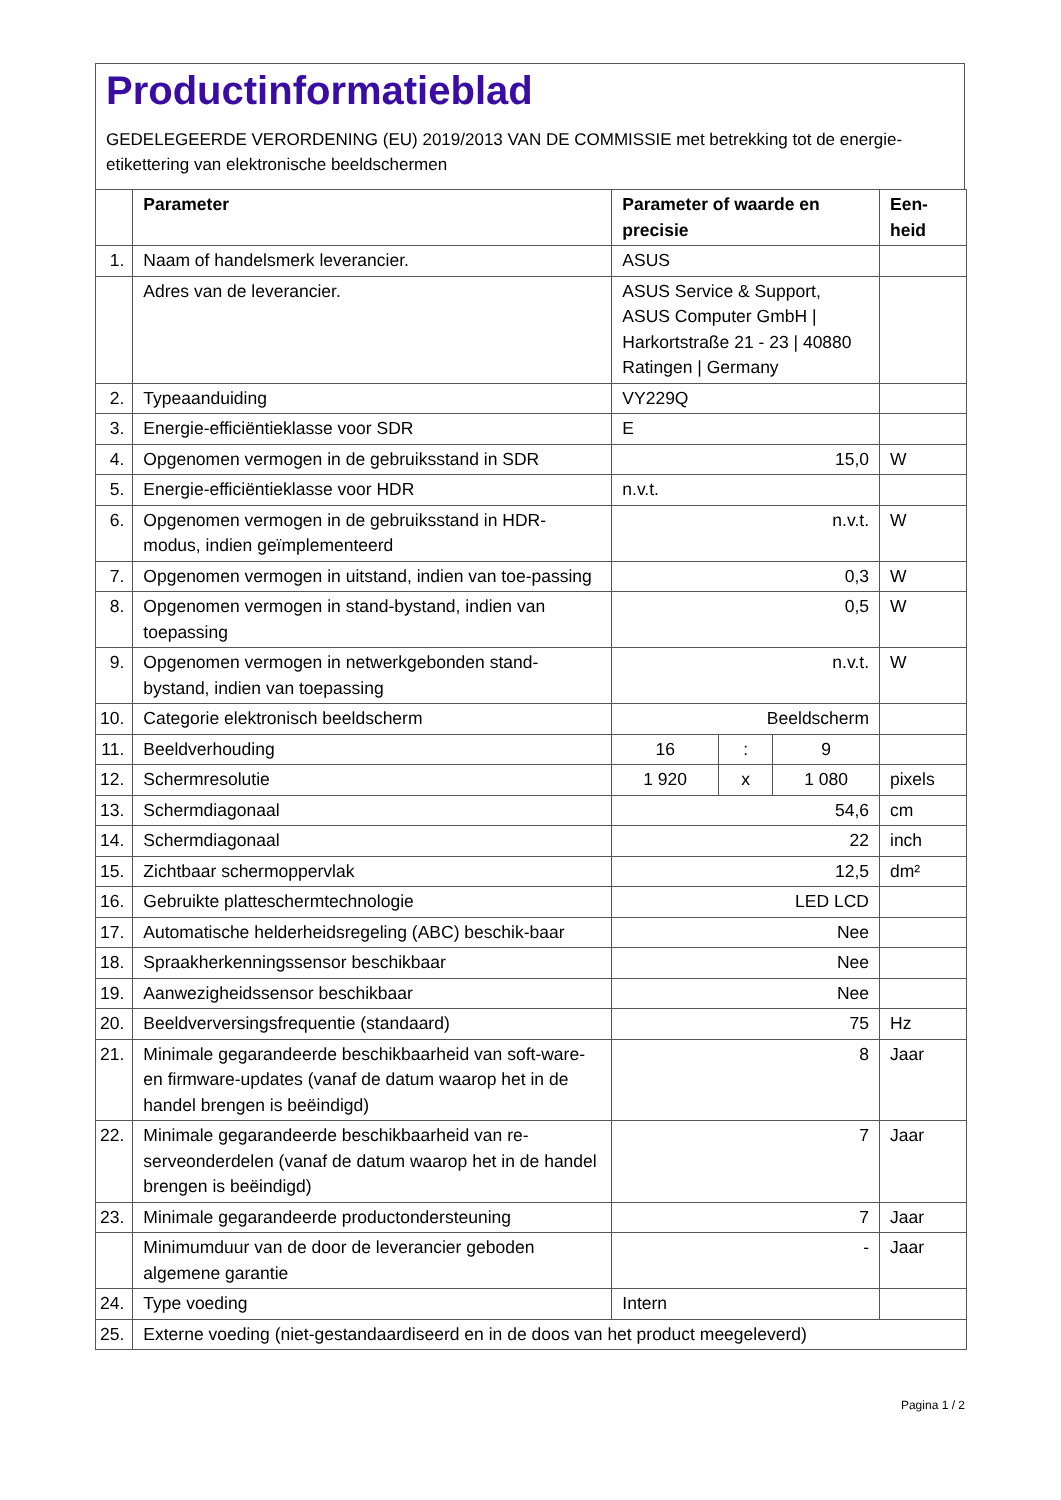Productinformatieblad
GEDELEGEERDE VERORDENING (EU) 2019/2013 VAN DE COMMISSIE met betrekking tot de energie-etikettering van elektronische beeldschermen
| | Parameter | Parameter of waarde en precisie | | | Een- heid |
| --- | --- | --- | --- | --- | --- |
| 1. | Naam of handelsmerk leverancier. | ASUS | | | |
| | Adres van de leverancier. | ASUS Service & Support, ASUS Computer GmbH / Harkortstraße 21 - 23 / 40880 Ratingen / Germany | | | |
| 2. | Typeaanduiding | VY229Q | | | |
| 3. | Energie-efficiëntieklasse voor SDR | E | | | |
| 4. | Opgenomen vermogen in de gebruiksstand in SDR | 15,0 | | | W |
| 5. | Energie-efficiëntieklasse voor HDR | n.v.t. | | | |
| 6. | Opgenomen vermogen in de gebruiksstand in HDR-modus, indien geïmplementeerd | n.v.t. | | | W |
| 7. | Opgenomen vermogen in uitstand, indien van toe-passing | 0,3 | | | W |
| 8. | Opgenomen vermogen in stand-bystand, indien van toepassing | 0,5 | | | W |
| 9. | Opgenomen vermogen in netwerkgebonden stand-bystand, indien van toepassing | n.v.t. | | | W |
| 10. | Categorie elektronisch beeldscherm | Beeldscherm | | | |
| 11. | Beeldverhouding | 16 | : | 9 | |
| 12. | Schermresolutie | 1 920 | x | 1 080 | pixels |
| 13. | Schermdiagonaal | 54,6 | | | cm |
| 14. | Schermdiagonaal | 22 | | | inch |
| 15. | Zichtbaar schermoppervlak | 12,5 | | | dm² |
| 16. | Gebruikte platteschermtechnologie | LED LCD | | | |
| 17. | Automatische helderheidsregeling (ABC) beschik-baar | Nee | | | |
| 18. | Spraakherkenningssensor beschikbaar | Nee | | | |
| 19. | Aanwezigheidssensor beschikbaar | Nee | | | |
| 20. | Beeldverversingsfrequentie (standaard) | 75 | | | Hz |
| 21. | Minimale gegarandeerde beschikbaarheid van soft-ware- en firmware-updates (vanaf de datum waarop het in de handel brengen is beëindigd) | 8 | | | Jaar |
| 22. | Minimale gegarandeerde beschikbaarheid van re-serveonderdelen (vanaf de datum waarop het in de handel brengen is beëindigd) | 7 | | | Jaar |
| 23. | Minimale gegarandeerde productondersteuning | 7 | | | Jaar |
| | Minimumduur van de door de leverancier geboden algemene garantie | - | | | Jaar |
| 24. | Type voeding | Intern | | | |
| 25. | Externe voeding (niet-gestandaardiseerd en in de doos van het product meegeleverd) | | | | |
Pagina 1 / 2